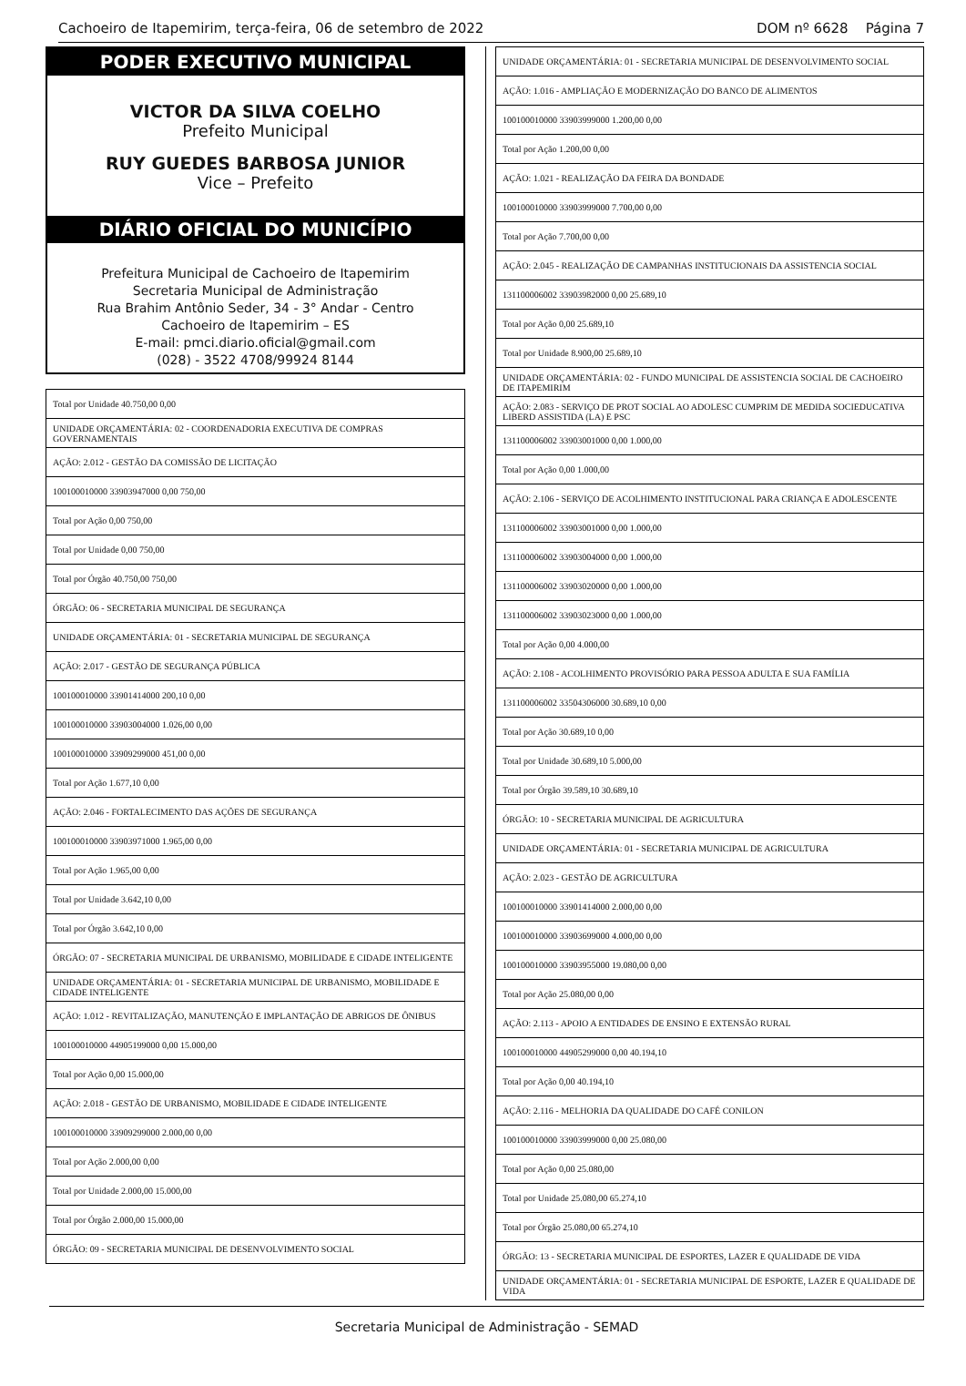Cachoeiro de Itapemirim, terça-feira, 06 de setembro de 2022 DOM nº 6628 Página 7
PODER EXECUTIVO MUNICIPAL
VICTOR DA SILVA COELHO
Prefeito Municipal
RUY GUEDES BARBOSA JUNIOR
Vice – Prefeito
DIÁRIO OFICIAL DO MUNICÍPIO
Prefeitura Municipal de Cachoeiro de Itapemirim
Secretaria Municipal de Administração
Rua Brahim Antônio Seder, 34 - 3° Andar - Centro
Cachoeiro de Itapemirim – ES
E-mail: pmci.diario.oficial@gmail.com
(028) - 3522 4708/99924 8144
| Total por Unidade 40.750,00 0,00 |
| UNIDADE ORÇAMENTÁRIA: 02 - COORDENADORIA EXECUTIVA DE COMPRAS GOVERNAMENTAIS |
| AÇÃO: 2.012 - GESTÃO DA COMISSÃO DE LICITAÇÃO |
| 100100010000 33903947000 0,00 750,00 |
| Total por Ação 0,00 750,00 |
| Total por Unidade 0,00 750,00 |
| Total por Órgão 40.750,00 750,00 |
| ÓRGÃO: 06 - SECRETARIA MUNICIPAL DE SEGURANÇA |
| UNIDADE ORÇAMENTÁRIA: 01 - SECRETARIA MUNICIPAL DE SEGURANÇA |
| AÇÃO: 2.017 - GESTÃO DE SEGURANÇA PÚBLICA |
| 100100010000 33901414000 200,10 0,00 |
| 100100010000 33903004000 1.026,00 0,00 |
| 100100010000 33909299000 451,00 0,00 |
| Total por Ação 1.677,10 0,00 |
| AÇÃO: 2.046 - FORTALECIMENTO DAS AÇÕES DE SEGURANÇA |
| 100100010000 33903971000 1.965,00 0,00 |
| Total por Ação 1.965,00 0,00 |
| Total por Unidade 3.642,10 0,00 |
| Total por Órgão 3.642,10 0,00 |
| ÓRGÃO: 07 - SECRETARIA MUNICIPAL DE URBANISMO, MOBILIDADE E CIDADE INTELIGENTE |
| UNIDADE ORÇAMENTÁRIA: 01 - SECRETARIA MUNICIPAL DE URBANISMO, MOBILIDADE E CIDADE INTELIGENTE |
| AÇÃO: 1.012 - REVITALIZAÇÃO, MANUTENÇÃO E IMPLANTAÇÃO DE ABRIGOS DE ÔNIBUS |
| 100100010000 44905199000 0,00 15.000,00 |
| Total por Ação 0,00 15.000,00 |
| AÇÃO: 2.018 - GESTÃO DE URBANISMO, MOBILIDADE E CIDADE INTELIGENTE |
| 100100010000 33909299000 2.000,00 0,00 |
| Total por Ação 2.000,00 0,00 |
| Total por Unidade 2.000,00 15.000,00 |
| Total por Órgão 2.000,00 15.000,00 |
| ÓRGÃO: 09 - SECRETARIA MUNICIPAL DE DESENVOLVIMENTO SOCIAL |
| UNIDADE ORÇAMENTÁRIA: 01 - SECRETARIA MUNICIPAL DE DESENVOLVIMENTO SOCIAL |
| AÇÃO: 1.016 - AMPLIAÇÃO E MODERNIZAÇÃO DO BANCO DE ALIMENTOS |
| 100100010000 33903999000 1.200,00 0,00 |
| Total por Ação 1.200,00 0,00 |
| AÇÃO: 1.021 - REALIZAÇÃO DA FEIRA DA BONDADE |
| 100100010000 33903999000 7.700,00 0,00 |
| Total por Ação 7.700,00 0,00 |
| AÇÃO: 2.045 - REALIZAÇÃO DE CAMPANHAS INSTITUCIONAIS DA ASSISTENCIA SOCIAL |
| 131100006002 33903982000 0,00 25.689,10 |
| Total por Ação 0,00 25.689,10 |
| Total por Unidade 8.900,00 25.689,10 |
| UNIDADE ORÇAMENTÁRIA: 02 - FUNDO MUNICIPAL DE ASSISTENCIA SOCIAL DE CACHOEIRO DE ITAPEMIRIM |
| AÇÃO: 2.083 - SERVIÇO DE PROT SOCIAL AO ADOLESC CUMPRIM DE MEDIDA SOCIEDUCATIVA LIBERD ASSISTIDA (LA) E PSC |
| 131100006002 33903001000 0,00 1.000,00 |
| Total por Ação 0,00 1.000,00 |
| AÇÃO: 2.106 - SERVIÇO DE ACOLHIMENTO INSTITUCIONAL PARA CRIANÇA E ADOLESCENTE |
| 131100006002 33903001000 0,00 1.000,00 |
| 131100006002 33903004000 0,00 1.000,00 |
| 131100006002 33903020000 0,00 1.000,00 |
| 131100006002 33903023000 0,00 1.000,00 |
| Total por Ação 0,00 4.000,00 |
| AÇÃO: 2.108 - ACOLHIMENTO PROVISÓRIO PARA PESSOA ADULTA E SUA FAMÍLIA |
| 131100006002 33504306000 30.689,10 0,00 |
| Total por Ação 30.689,10 0,00 |
| Total por Unidade 30.689,10 5.000,00 |
| Total por Órgão 39.589,10 30.689,10 |
| ÓRGÃO: 10 - SECRETARIA MUNICIPAL DE AGRICULTURA |
| UNIDADE ORÇAMENTÁRIA: 01 - SECRETARIA MUNICIPAL DE AGRICULTURA |
| AÇÃO: 2.023 - GESTÃO DE AGRICULTURA |
| 100100010000 33901414000 2.000,00 0,00 |
| 100100010000 33903699000 4.000,00 0,00 |
| 100100010000 33903955000 19.080,00 0,00 |
| Total por Ação 25.080,00 0,00 |
| AÇÃO: 2.113 - APOIO A ENTIDADES DE ENSINO E EXTENSÃO RURAL |
| 100100010000 44905299000 0,00 40.194,10 |
| Total por Ação 0,00 40.194,10 |
| AÇÃO: 2.116 - MELHORIA DA QUALIDADE DO CAFÉ CONILON |
| 100100010000 33903999000 0,00 25.080,00 |
| Total por Ação 0,00 25.080,00 |
| Total por Unidade 25.080,00 65.274,10 |
| Total por Órgão 25.080,00 65.274,10 |
| ÓRGÃO: 13 - SECRETARIA MUNICIPAL DE ESPORTES, LAZER E QUALIDADE DE VIDA |
| UNIDADE ORÇAMENTÁRIA: 01 - SECRETARIA MUNICIPAL DE ESPORTE, LAZER E QUALIDADE DE VIDA |
Secretaria Municipal de Administração - SEMAD